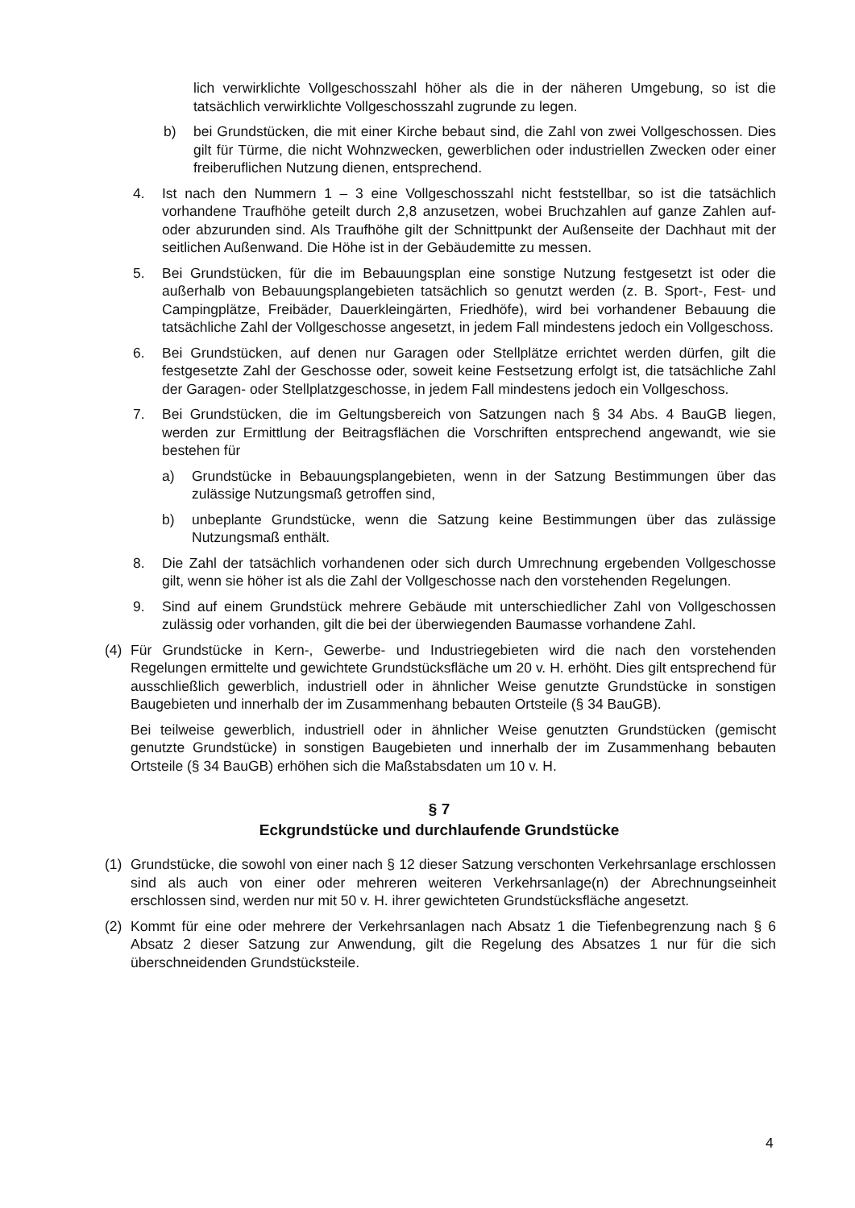lich verwirklichte Vollgeschosszahl höher als die in der näheren Umgebung, so ist die tatsächlich verwirklichte Vollgeschosszahl zugrunde zu legen.
b) bei Grundstücken, die mit einer Kirche bebaut sind, die Zahl von zwei Vollgeschossen. Dies gilt für Türme, die nicht Wohnzwecken, gewerblichen oder industriellen Zwecken oder einer freiberuflichen Nutzung dienen, entsprechend.
4. Ist nach den Nummern 1 – 3 eine Vollgeschosszahl nicht feststellbar, so ist die tatsächlich vorhandene Traufhöhe geteilt durch 2,8 anzusetzen, wobei Bruchzahlen auf ganze Zahlen auf- oder abzurunden sind. Als Traufhöhe gilt der Schnittpunkt der Außenseite der Dachhaut mit der seitlichen Außenwand. Die Höhe ist in der Gebäudemitte zu messen.
5. Bei Grundstücken, für die im Bebauungsplan eine sonstige Nutzung festgesetzt ist oder die außerhalb von Bebauungsplangebieten tatsächlich so genutzt werden (z. B. Sport-, Fest- und Campingplätze, Freibäder, Dauerkleingärten, Friedhöfe), wird bei vorhandener Bebauung die tatsächliche Zahl der Vollgeschosse angesetzt, in jedem Fall mindestens jedoch ein Vollgeschoss.
6. Bei Grundstücken, auf denen nur Garagen oder Stellplätze errichtet werden dürfen, gilt die festgesetzte Zahl der Geschosse oder, soweit keine Festsetzung erfolgt ist, die tatsächliche Zahl der Garagen- oder Stellplatzgeschosse, in jedem Fall mindestens jedoch ein Vollgeschoss.
7. Bei Grundstücken, die im Geltungsbereich von Satzungen nach § 34 Abs. 4 BauGB liegen, werden zur Ermittlung der Beitragsflächen die Vorschriften entsprechend angewandt, wie sie bestehen für
a) Grundstücke in Bebauungsplangebieten, wenn in der Satzung Bestimmungen über das zulässige Nutzungsmaß getroffen sind,
b) unbeplante Grundstücke, wenn die Satzung keine Bestimmungen über das zulässige Nutzungsmaß enthält.
8. Die Zahl der tatsächlich vorhandenen oder sich durch Umrechnung ergebenden Vollgeschosse gilt, wenn sie höher ist als die Zahl der Vollgeschosse nach den vorstehenden Regelungen.
9. Sind auf einem Grundstück mehrere Gebäude mit unterschiedlicher Zahl von Vollgeschossen zulässig oder vorhanden, gilt die bei der überwiegenden Baumasse vorhandene Zahl.
(4) Für Grundstücke in Kern-, Gewerbe- und Industriegebieten wird die nach den vorstehenden Regelungen ermittelte und gewichtete Grundstücksfläche um 20 v. H. erhöht. Dies gilt entsprechend für ausschließlich gewerblich, industriell oder in ähnlicher Weise genutzte Grundstücke in sonstigen Baugebieten und innerhalb der im Zusammenhang bebauten Ortsteile (§ 34 BauGB).
Bei teilweise gewerblich, industriell oder in ähnlicher Weise genutzten Grundstücken (gemischt genutzte Grundstücke) in sonstigen Baugebieten und innerhalb der im Zusammenhang bebauten Ortsteile (§ 34 BauGB) erhöhen sich die Maßstabsdaten um 10 v. H.
§ 7
Eckgrundstücke und durchlaufende Grundstücke
(1) Grundstücke, die sowohl von einer nach § 12 dieser Satzung verschonten Verkehrsanlage erschlossen sind als auch von einer oder mehreren weiteren Verkehrsanlage(n) der Abrechnungseinheit erschlossen sind, werden nur mit 50 v. H. ihrer gewichteten Grundstücksfläche angesetzt.
(2) Kommt für eine oder mehrere der Verkehrsanlagen nach Absatz 1 die Tiefenbegrenzung nach § 6 Absatz 2 dieser Satzung zur Anwendung, gilt die Regelung des Absatzes 1 nur für die sich überschneidenden Grundstücksteile.
4